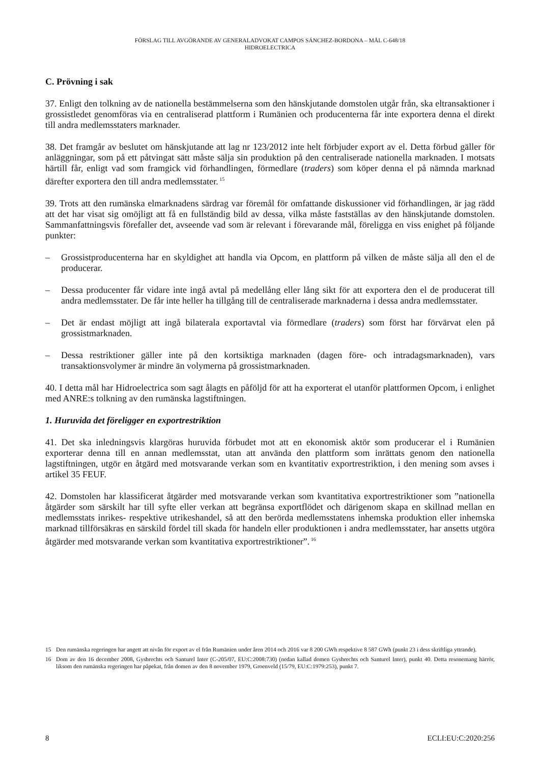FÖRSLAG TILL AVGÖRANDE AV GENERALADVOKAT CAMPOS SÁNCHEZ-BORDONA – MÅL C-648/18
HIDROELECTRICA
C. Prövning i sak
37. Enligt den tolkning av de nationella bestämmelserna som den hänskjutande domstolen utgår från, ska eltransaktioner i grossistledet genomföras via en centraliserad plattform i Rumänien och producenterna får inte exportera denna el direkt till andra medlemsstaters marknader.
38. Det framgår av beslutet om hänskjutande att lag nr 123/2012 inte helt förbjuder export av el. Detta förbud gäller för anläggningar, som på ett påtvingat sätt måste sälja sin produktion på den centraliserade nationella marknaden. I motsats härtill får, enligt vad som framgick vid förhandlingen, förmedlare (traders) som köper denna el på nämnda marknad därefter exportera den till andra medlemsstater.<sup>15</sup>
39. Trots att den rumänska elmarknadens särdrag var föremål för omfattande diskussioner vid förhandlingen, är jag rädd att det har visat sig omöjligt att få en fullständig bild av dessa, vilka måste fastställas av den hänskjutande domstolen. Sammanfattningsvis förefaller det, avseende vad som är relevant i förevarande mål, föreligga en viss enighet på följande punkter:
– Grossistproducenterna har en skyldighet att handla via Opcom, en plattform på vilken de måste sälja all den el de producerar.
– Dessa producenter får vidare inte ingå avtal på medellång eller lång sikt för att exportera den el de producerat till andra medlemsstater. De får inte heller ha tillgång till de centraliserade marknaderna i dessa andra medlemsstater.
– Det är endast möjligt att ingå bilaterala exportavtal via förmedlare (traders) som först har förvärvat elen på grossistmarknaden.
– Dessa restriktioner gäller inte på den kortsiktiga marknaden (dagen före- och intradagsmarknaden), vars transaktionsvolymer är mindre än volymerna på grossistmarknaden.
40. I detta mål har Hidroelectrica som sagt ålagts en påföljd för att ha exporterat el utanför plattformen Opcom, i enlighet med ANRE:s tolkning av den rumänska lagstiftningen.
1. Huruvida det föreligger en exportrestriktion
41. Det ska inledningsvis klargöras huruvida förbudet mot att en ekonomisk aktör som producerar el i Rumänien exporterar denna till en annan medlemsstat, utan att använda den plattform som inrättats genom den nationella lagstiftningen, utgör en åtgärd med motsvarande verkan som en kvantitativ exportrestriktion, i den mening som avses i artikel 35 FEUF.
42. Domstolen har klassificerat åtgärder med motsvarande verkan som kvantitativa exportrestriktioner som ”nationella åtgärder som särskilt har till syfte eller verkan att begränsa exportflödet och därigenom skapa en skillnad mellan en medlemsstats inrikes- respektive utrikeshandel, så att den berörda medlemsstatens inhemska produktion eller inhemska marknad tillförsäkras en särskild fördel till skada för handeln eller produktionen i andra medlemsstater, har ansetts utgöra åtgärder med motsvarande verkan som kvantitativa exportrestriktioner”.<sup>16</sup>
15 Den rumänska regeringen har angett att nivån för export av el från Rumänien under åren 2014 och 2016 var 8 200 GWh respektive 8 587 GWh (punkt 23 i dess skriftliga yttrande).
16 Dom av den 16 december 2008, Gysbrechts och Santurel Inter (C-205/07, EU:C:2008:730) (nedan kallad domen Gysbrechts och Santurel Inter), punkt 40. Detta resonemang härrör, liksom den rumänska regeringen har påpekat, från domen av den 8 november 1979, Groenveld (15/79, EU:C:1979:253), punkt 7.
8 ECLI:EU:C:2020:256